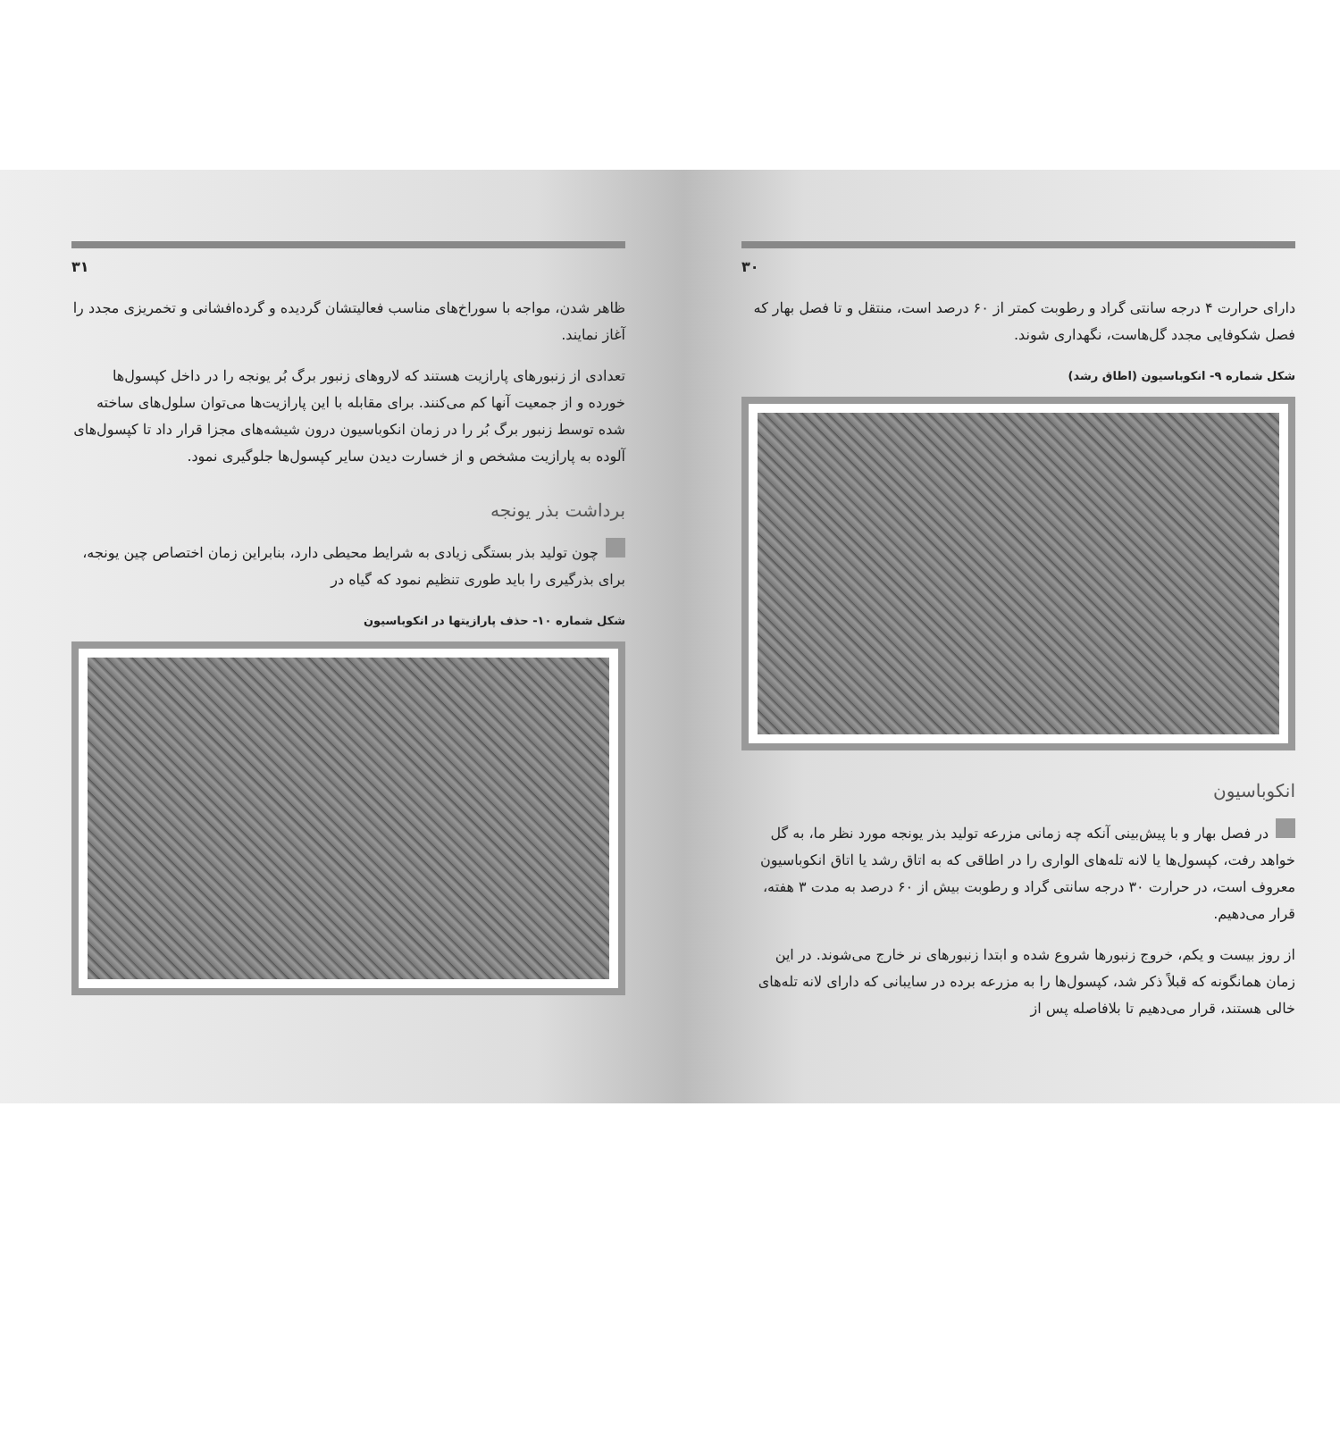۳۱
ظاهر شدن، مواجه با سوراخ‌های مناسب فعالیتشان گردیده و گرده‌افشانی و تخمریزی مجدد را آغاز نمایند.
تعدادی از زنبورهای پارازیت هستند که لاروهای زنبور برگ بُر یونجه را در داخل کپسول‌ها خورده و از جمعیت آنها کم می‌کنند. برای مقابله با این پارازیت‌ها می‌توان سلول‌های ساخته شده توسط زنبور برگ بُر را در زمان انکوباسیون درون شیشه‌های مجزا قرار داد تا کپسول‌های آلوده به پارازیت مشخص و از خسارت دیدن سایر کپسول‌ها جلوگیری نمود.
برداشت بذر یونجه
چون تولید بذر بستگی زیادی به شرایط محیطی دارد، بنابراین زمان اختصاص چین یونجه، برای بذرگیری را باید طوری تنظیم نمود که گیاه در
شکل شماره ۱۰- حذف پارازیتها در انکوباسیون
۳۰
دارای حرارت ۴ درجه سانتی گراد و رطوبت کمتر از ۶۰ درصد است، منتقل و تا فصل بهار که فصل شکوفایی مجدد گل‌هاست، نگهداری شوند.
شکل شماره ۹- انکوباسیون (اطاق رشد)
انکوباسیون
در فصل بهار و با پیش‌بینی آنکه چه زمانی مزرعه تولید بذر یونجه مورد نظر ما، به گل خواهد رفت، کپسول‌ها یا لانه تله‌های الواری را در اطاقی که به اتاق رشد یا اتاق انکوباسیون معروف است، در حرارت ۳۰ درجه سانتی گراد و رطوبت بیش از ۶۰ درصد به مدت ۳ هفته، قرار می‌دهیم.
از روز بیست و یکم، خروج زنبورها شروع شده و ابتدا زنبورهای نر خارج می‌شوند. در این زمان همانگونه که قبلاً ذکر شد، کپسول‌ها را به مزرعه برده در سایبانی که دارای لانه تله‌های خالی هستند، قرار می‌دهیم تا بلافاصله پس از